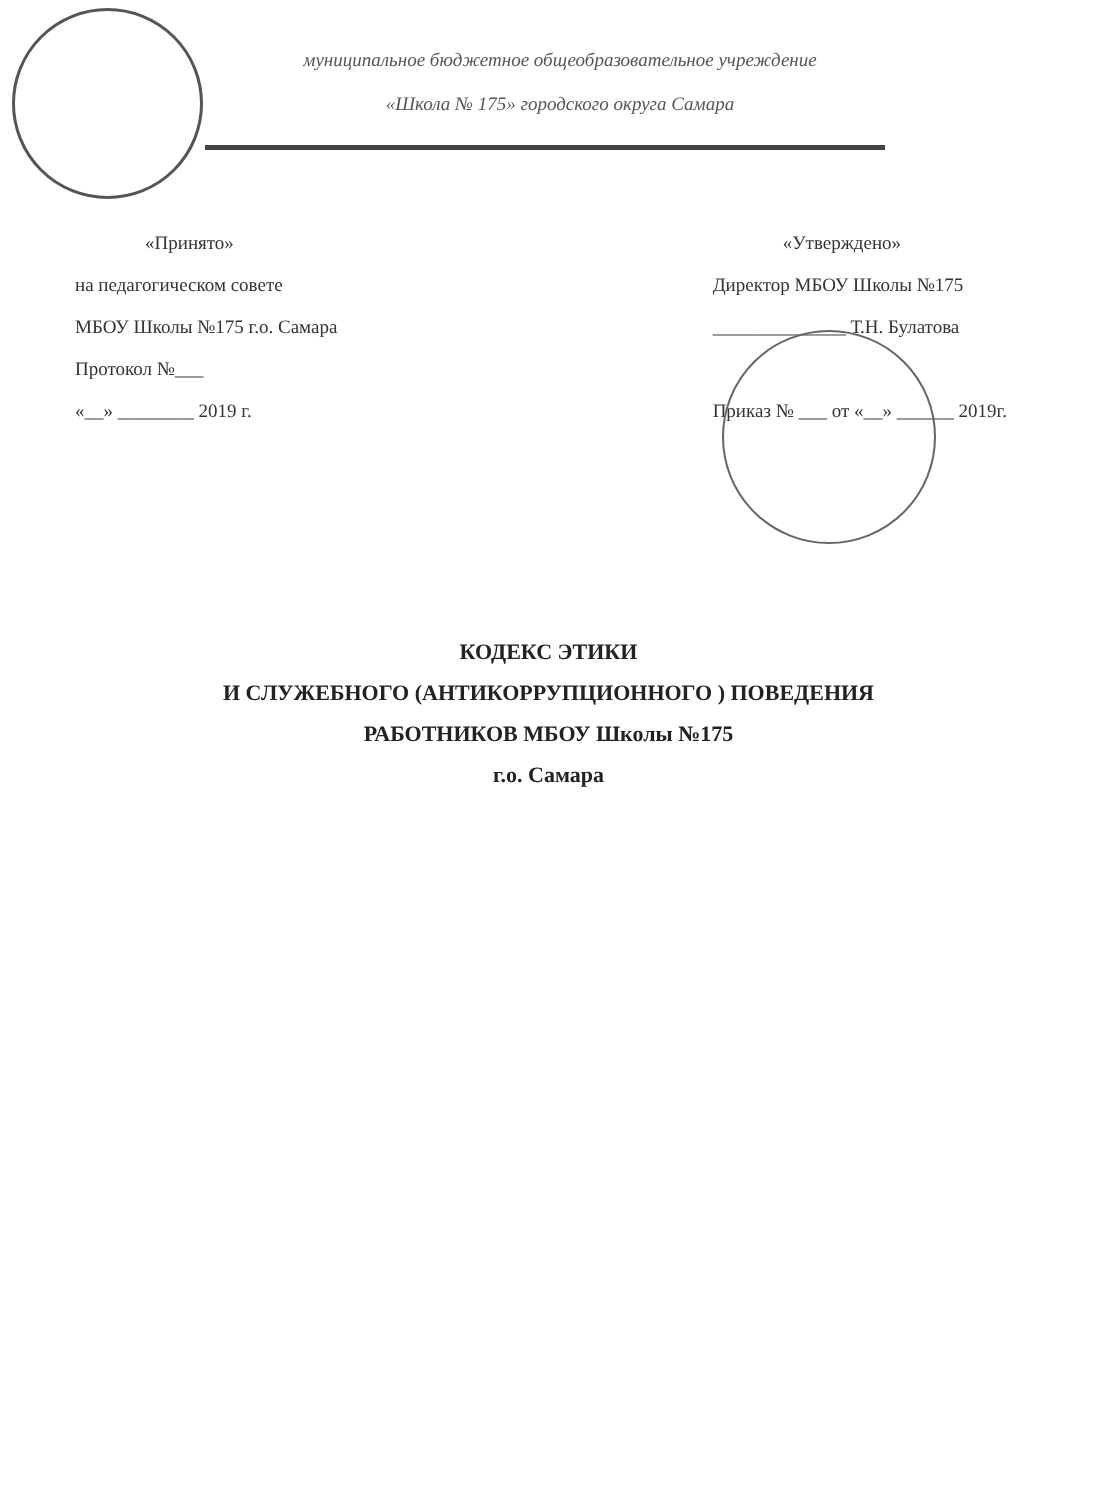муниципальное бюджетное общеобразовательное учреждение
«Школа № 175» городского округа Самара
«Принято»
на педагогическом совете
МБОУ Школы №175 г.о. Самара
Протокол №___
«__» ________ 2019 г.
«Утверждено»
Директор МБОУ Школы №175
______________ Т.Н. Булатова
Приказ № ___ от «__» ______ 2019г.
КОДЕКС ЭТИКИ
И СЛУЖЕБНОГО (АНТИКОРРУПЦИОННОГО ) ПОВЕДЕНИЯ
РАБОТНИКОВ МБОУ Школы №175
г.о. Самара